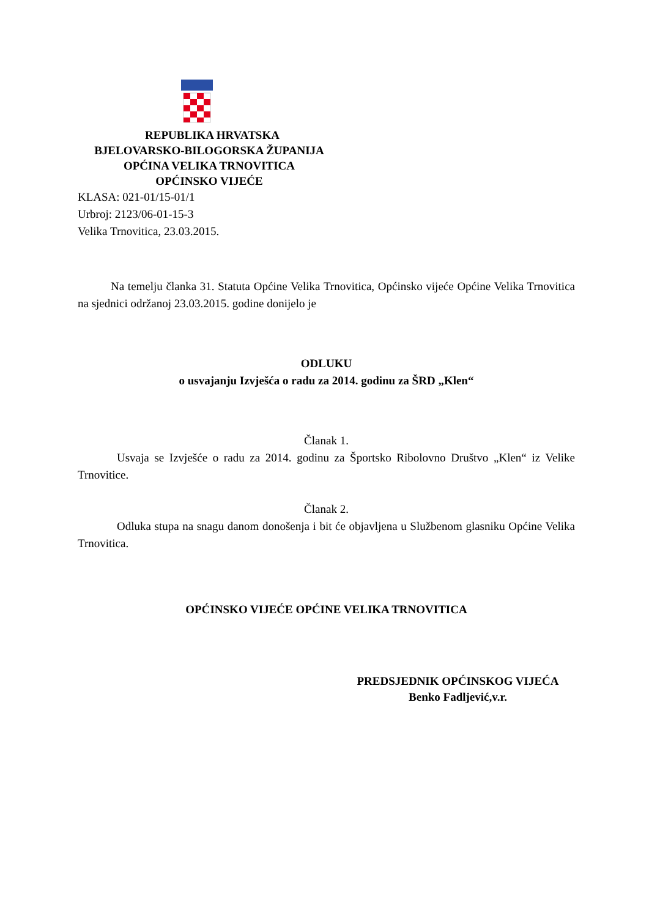REPUBLIKA HRVATSKA
BJELOVARSKO-BILOGORSKA ŽUPANIJA
OPĆINA VELIKA TRNOVITICA
OPĆINSKO VIJEĆE
KLASA: 021-01/15-01/1
Urbroj: 2123/06-01-15-3
Velika Trnovitica, 23.03.2015.
Na temelju članka 31. Statuta Općine Velika Trnovitica, Općinsko vijeće Općine Velika Trnovitica na sjednici održanoj 23.03.2015. godine donijelo je
ODLUKU
o usvajanju Izvješća o radu za 2014. godinu za ŠRD „Klen“
Članak 1.
Usvaja se Izvješće o radu za 2014. godinu za Športsko Ribolovno Društvo „Klen“ iz Velike Trnovitice.
Članak 2.
Odluka stupa na snagu danom donošenja i bit će objavljena u Službenom glasniku Općine Velika Trnovitica.
OPĆINSKO VIJEĆE OPĆINE VELIKA TRNOVITICA
PREDSJEDNIK OPĆINSKOG VIJEĆA
Benko Fadljević,v.r.